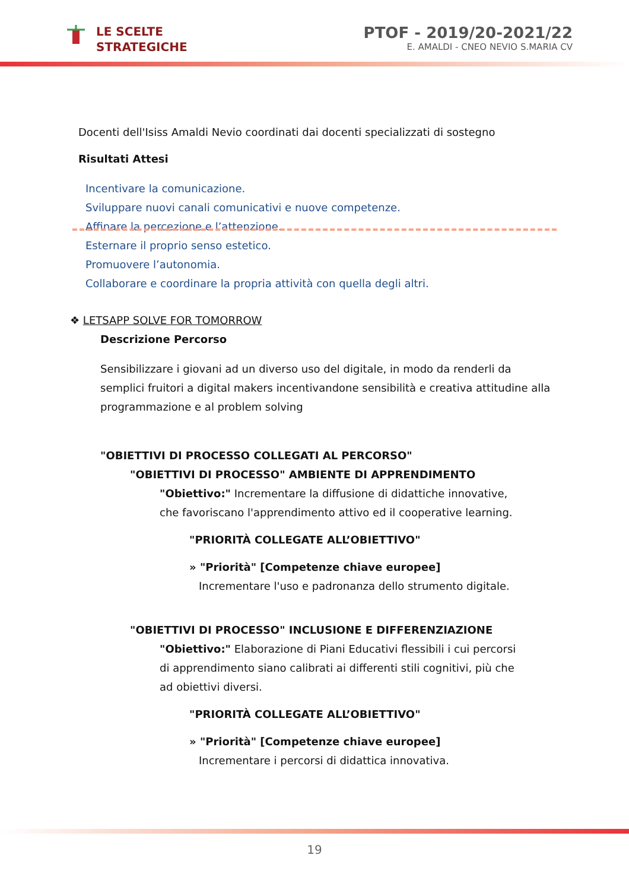LE SCELTE
STRATEGICHE
PTOF - 2019/20-2021/22
E. AMALDI - CNEO NEVIO S.MARIA CV
Docenti dell'Isiss Amaldi Nevio coordinati dai docenti specializzati di sostegno
Risultati Attesi
Incentivare la comunicazione.
Sviluppare nuovi canali comunicativi e nuove competenze.
Affinare la percezione e l’attenzione.
Esternare il proprio senso estetico.
Promuovere l’autonomia.
Collaborare e coordinare la propria attività con quella degli altri.
❖ LETSAPP SOLVE FOR TOMORROW
Descrizione Percorso
Sensibilizzare i giovani ad un diverso uso del digitale, in modo da renderli da semplici fruitori a digital makers incentivandone sensibilità e creativa attitudine alla programmazione e al problem solving
"OBIETTIVI DI PROCESSO COLLEGATI AL PERCORSO"
"OBIETTIVI DI PROCESSO" AMBIENTE DI APPRENDIMENTO
"Obiettivo:" Incrementare la diffusione di didattiche innovative, che favoriscano l'apprendimento attivo ed il cooperative learning.
"PRIORITÀ COLLEGATE ALL’OBIETTIVO"
» "Priorità" [Competenze chiave europee]
Incrementare l'uso e padronanza dello strumento digitale.
"OBIETTIVI DI PROCESSO" INCLUSIONE E DIFFERENZIAZIONE
"Obiettivo:" Elaborazione di Piani Educativi flessibili i cui percorsi di apprendimento siano calibrati ai differenti stili cognitivi, più che ad obiettivi diversi.
"PRIORITÀ COLLEGATE ALL’OBIETTIVO"
» "Priorità" [Competenze chiave europee]
Incrementare i percorsi di didattica innovativa.
19